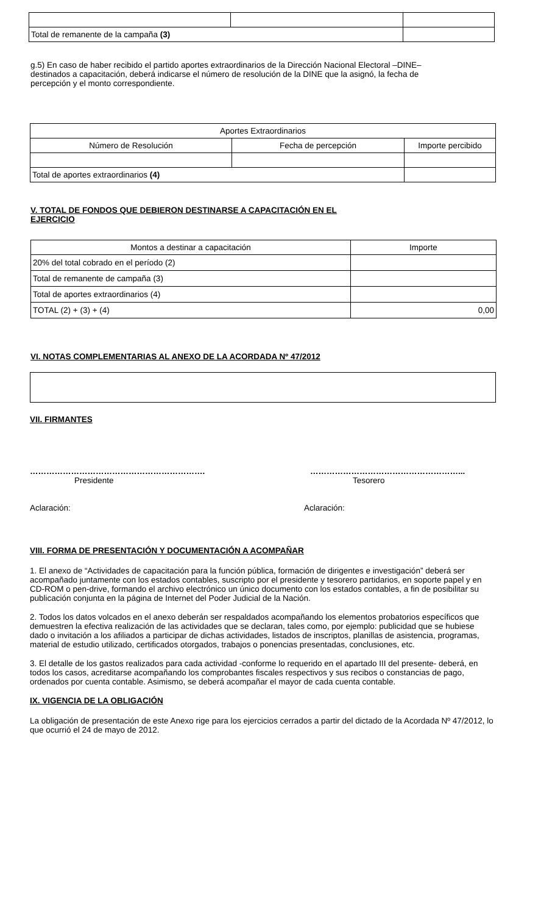| Total de remanente de la campaña (3) | | |
g.5) En caso de haber recibido el partido aportes extraordinarios de la Dirección Nacional Electoral –DINE–
destinados a capacitación, deberá indicarse el número de resolución de la DINE que la asignó, la fecha de
percepción y el monto correspondiente.
| Aportes Extraordinarios | | |
| --- | --- | --- |
| Número de Resolución | Fecha de percepción | Importe percibido |
| Total de aportes extraordinarios (4) | | |
V. TOTAL DE FONDOS QUE DEBIERON DESTINARSE A CAPACITACIÓN EN EL
EJERCICIO
| Montos a destinar a capacitación | Importe |
| --- | --- |
| 20% del total cobrado en el período (2) | |
| Total de remanente de campaña (3) | |
| Total de aportes extraordinarios (4) | |
| TOTAL (2) + (3) + (4) | 0,00 |
VI. NOTAS COMPLEMENTARIAS AL ANEXO DE LA ACORDADA Nº 47/2012
VII. FIRMANTES
……………………………………………………….
Presidente
………………………………………………...
Tesorero
Aclaración: Aclaración:
VIII. FORMA DE PRESENTACIÓN Y DOCUMENTACIÓN A ACOMPAÑAR
1. El anexo de “Actividades de capacitación para la función pública, formación de dirigentes e investigación” deberá ser acompañado juntamente con los estados contables, suscripto por el presidente y tesorero partidarios, en soporte papel y en CD-ROM o pen-drive, formando el archivo electrónico un único documento con los estados contables, a fin de posibilitar su publicación conjunta en la página de Internet del Poder Judicial de la Nación.
2. Todos los datos volcados en el anexo deberán ser respaldados acompañando los elementos probatorios específicos que demuestren la efectiva realización de las actividades que se declaran, tales como, por ejemplo: publicidad que se hubiese dado o invitación a los afiliados a participar de dichas actividades, listados de inscriptos, planillas de asistencia, programas, material de estudio utilizado, certificados otorgados, trabajos o ponencias presentadas, conclusiones, etc.
3. El detalle de los gastos realizados para cada actividad -conforme lo requerido en el apartado III del presente- deberá, en todos los casos, acreditarse acompañando los comprobantes fiscales respectivos y sus recibos o constancias de pago, ordenados por cuenta contable. Asimismo, se deberá acompañar el mayor de cada cuenta contable.
IX. VIGENCIA DE LA OBLIGACIÓN
La obligación de presentación de este Anexo rige para los ejercicios cerrados a partir del dictado de la Acordada Nº 47/2012, lo que ocurrió el 24 de mayo de 2012.